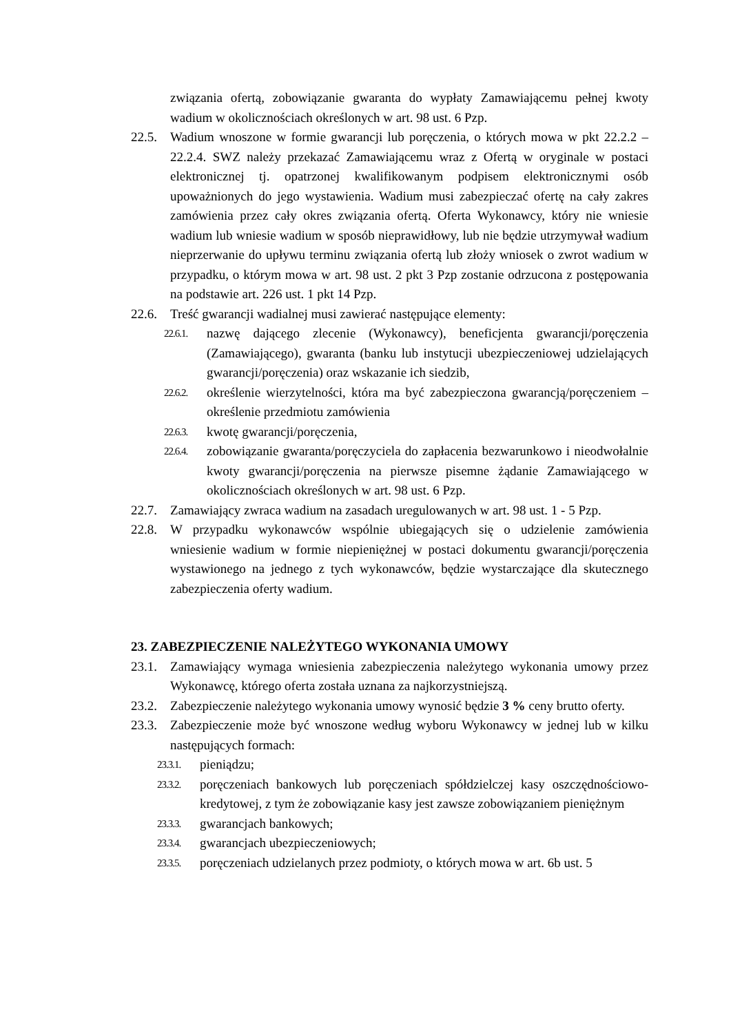związania ofertą, zobowiązanie gwaranta do wypłaty Zamawiającemu pełnej kwoty wadium w okolicznościach określonych w art. 98 ust. 6 Pzp.
22.5. Wadium wnoszone w formie gwarancji lub poręczenia, o których mowa w pkt 22.2.2 – 22.2.4. SWZ należy przekazać Zamawiającemu wraz z Ofertą w oryginale w postaci elektronicznej tj. opatrzonej kwalifikowanym podpisem elektronicznymi osób upoważnionych do jego wystawienia. Wadium musi zabezpieczać ofertę na cały zakres zamówienia przez cały okres związania ofertą. Oferta Wykonawcy, który nie wniesie wadium lub wniesie wadium w sposób nieprawidłowy, lub nie będzie utrzymywał wadium nieprzerwanie do upływu terminu związania ofertą lub złoży wniosek o zwrot wadium w przypadku, o którym mowa w art. 98 ust. 2 pkt 3 Pzp zostanie odrzucona z postępowania na podstawie art. 226 ust. 1 pkt 14 Pzp.
22.6. Treść gwarancji wadialnej musi zawierać następujące elementy:
22.6.1.
nazwę dającego zlecenie (Wykonawcy), beneficjenta gwarancji/poręczenia (Zamawiającego), gwaranta (banku lub instytucji ubezpieczeniowej udzielających gwarancji/poręczenia) oraz wskazanie ich siedzib,
22.6.2.
określenie wierzytelności, która ma być zabezpieczona gwarancją/poręczeniem – określenie przedmiotu zamówienia
22.6.3.
kwotę gwarancji/poręczenia,
22.6.4.
zobowiązanie gwaranta/poręczyciela do zapłacenia bezwarunkowo i nieodwołalnie kwoty gwarancji/poręczenia na pierwsze pisemne żądanie Zamawiającego w okolicznościach określonych w art. 98 ust. 6 Pzp.
22.7. Zamawiający zwraca wadium na zasadach uregulowanych w art. 98 ust. 1 - 5 Pzp.
22.8. W przypadku wykonawców wspólnie ubiegających się o udzielenie zamówienia wniesienie wadium w formie niepieniężnej w postaci dokumentu gwarancji/poręczenia wystawionego na jednego z tych wykonawców, będzie wystarczające dla skutecznego zabezpieczenia oferty wadium.
23. ZABEZPIECZENIE NALEŻYTEGO WYKONANIA UMOWY
23.1. Zamawiający wymaga wniesienia zabezpieczenia należytego wykonania umowy przez Wykonawcę, którego oferta została uznana za najkorzystniejszą.
23.2. Zabezpieczenie należytego wykonania umowy wynosić będzie 3 % ceny brutto oferty.
23.3. Zabezpieczenie może być wnoszone według wyboru Wykonawcy w jednej lub w kilku następujących formach:
23.3.1.
pieniądzu;
23.3.2.
poręczeniach bankowych lub poręczeniach spółdzielczej kasy oszczędnościowo-kredytowej, z tym że zobowiązanie kasy jest zawsze zobowiązaniem pieniężnym
23.3.3.
gwarancjach bankowych;
23.3.4.
gwarancjach ubezpieczeniowych;
23.3.5.
poręczeniach udzielanych przez podmioty, o których mowa w art. 6b ust. 5